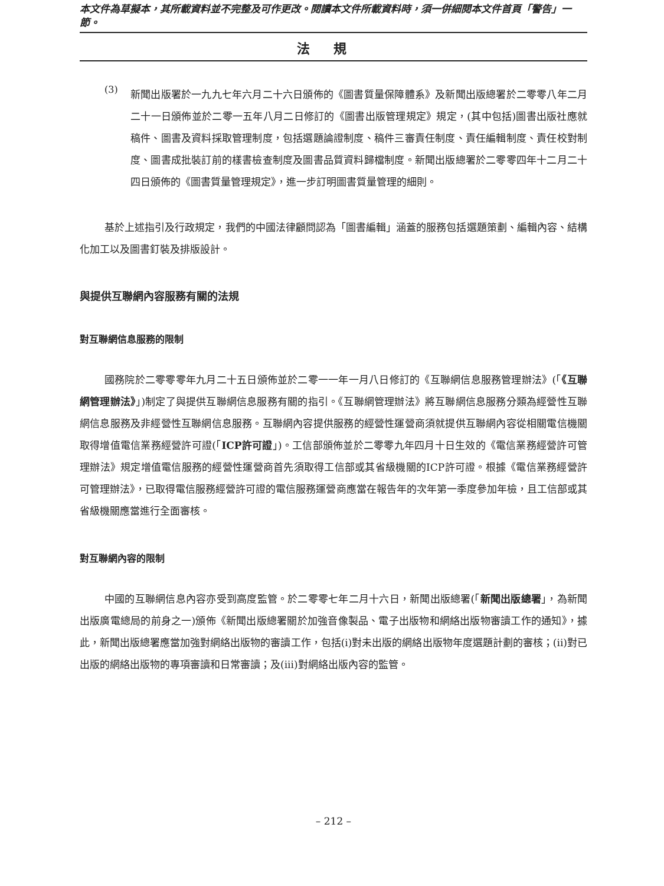本文件為草擬本，其所載資料並不完整及可作更改。閱讀本文件所載資料時，須一併細閱本文件首頁「警告」一節。
法規
(3)
新聞出版署於一九九七年六月二十六日頒佈的《圖書質量保障體系》及新聞出版總署於二零零八年二月二十一日頒佈並於二零一五年八月二日修訂的《圖書出版管理規定》規定，(其中包括)圖書出版社應就稿件、圖書及資料採取管理制度，包括選題論證制度、稿件三審責任制度、責任編輯制度、責任校對制度、圖書成批裝訂前的樣書檢查制度及圖書品質資料歸檔制度。新聞出版總署於二零零四年十二月二十四日頒佈的《圖書質量管理規定》，進一步訂明圖書質量管理的細則。
基於上述指引及行政規定，我們的中國法律顧問認為「圖書編輯」涵蓋的服務包括選題策劃、編輯內容、結構化加工以及圖書釘裝及排版設計。
與提供互聯網內容服務有關的法規
對互聯網信息服務的限制
國務院於二零零零年九月二十五日頒佈並於二零一一年一月八日修訂的《互聯網信息服務管理辦法》(「《互聯網管理辦法》」)制定了與提供互聯網信息服務有關的指引。《互聯網管理辦法》將互聯網信息服務分類為經營性互聯網信息服務及非經營性互聯網信息服務。互聯網內容提供服務的經營性運營商須就提供互聯網內容從相關電信機關取得增值電信業務經營許可證(「ICP許可證」)。工信部頒佈並於二零零九年四月十日生效的《電信業務經營許可管理辦法》規定增值電信服務的經營性運營商首先須取得工信部或其省級機關的ICP許可證。根據《電信業務經營許可管理辦法》，已取得電信服務經營許可證的電信服務運營商應當在報告年的次年第一季度參加年檢，且工信部或其省級機關應當進行全面審核。
對互聯網內容的限制
中國的互聯網信息內容亦受到高度監管。於二零零七年二月十六日，新聞出版總署(「新聞出版總署」，為新聞出版廣電總局的前身之一)頒佈《新聞出版總署關於加強音像製品、電子出版物和網絡出版物審讀工作的通知》，據此，新聞出版總署應當加強對網絡出版物的審讀工作，包括(i)對未出版的網絡出版物年度選題計劃的審核；(ii)對已出版的網絡出版物的專項審讀和日常審讀；及(iii)對網絡出版內容的監管。
– 212 –